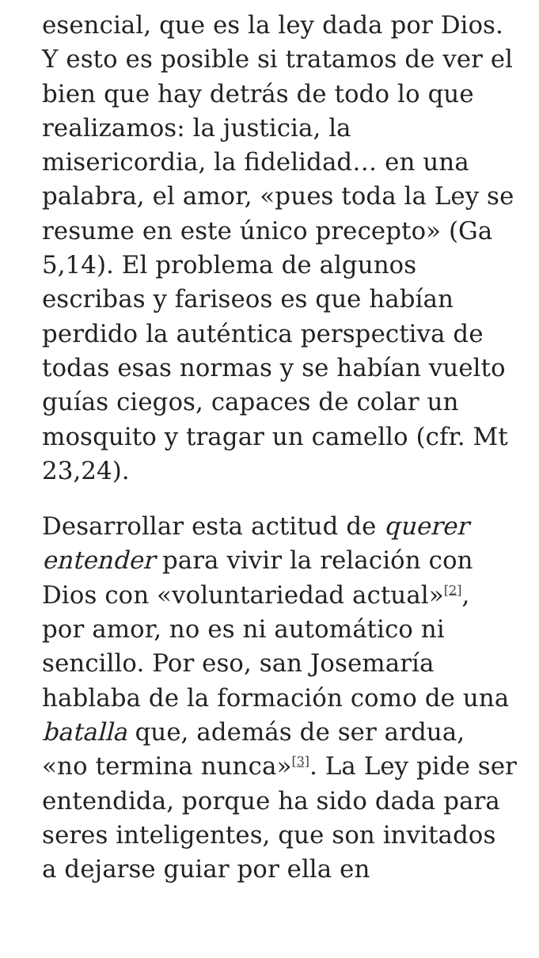esencial, que es la ley dada por Dios. Y esto es posible si tratamos de ver el bien que hay detrás de todo lo que realizamos: la justicia, la misericordia, la fidelidad… en una palabra, el amor, «pues toda la Ley se resume en este único precepto» (Ga 5,14). El problema de algunos escribas y fariseos es que habían perdido la auténtica perspectiva de todas esas normas y se habían vuelto guías ciegos, capaces de colar un mosquito y tragar un camello (cfr. Mt 23,24).
Desarrollar esta actitud de querer entender para vivir la relación con Dios con «voluntariedad actual»<sup>[2]</sup>, por amor, no es ni automático ni sencillo. Por eso, san Josemaría hablaba de la formación como de una batalla que, además de ser ardua, «no termina nunca»<sup>[3]</sup>. La Ley pide ser entendida, porque ha sido dada para seres inteligentes, que son invitados a dejarse guiar por ella en